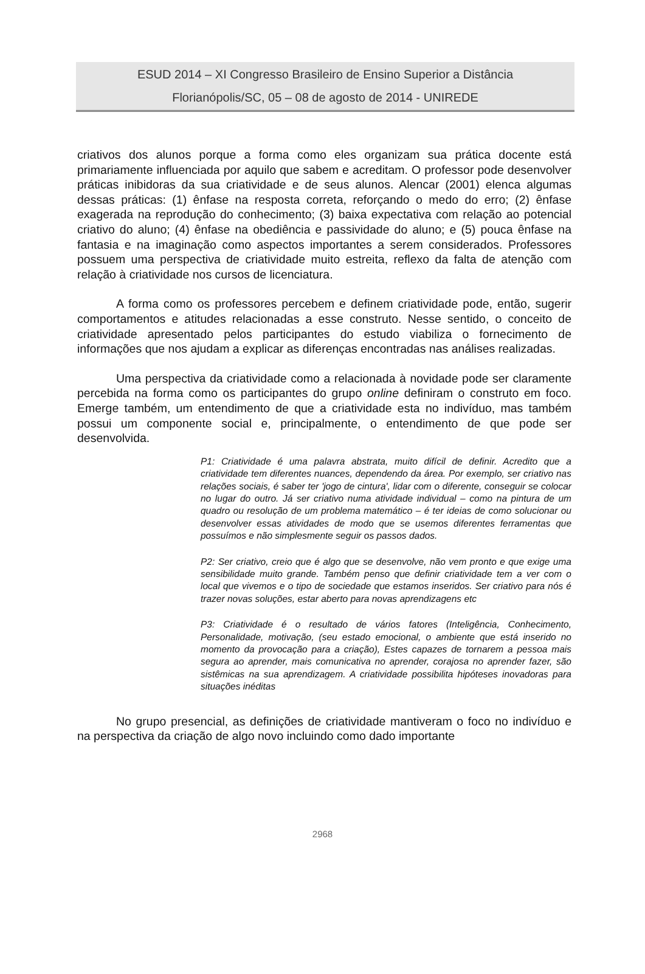ESUD 2014 – XI Congresso Brasileiro de Ensino Superior a Distância
Florianópolis/SC, 05 – 08 de agosto de 2014 - UNIREDE
criativos dos alunos porque a forma como eles organizam sua prática docente está primariamente influenciada por aquilo que sabem e acreditam. O professor pode desenvolver práticas inibidoras da sua criatividade e de seus alunos. Alencar (2001) elenca algumas dessas práticas: (1) ênfase na resposta correta, reforçando o medo do erro; (2) ênfase exagerada na reprodução do conhecimento; (3) baixa expectativa com relação ao potencial criativo do aluno; (4) ênfase na obediência e passividade do aluno; e (5) pouca ênfase na fantasia e na imaginação como aspectos importantes a serem considerados. Professores possuem uma perspectiva de criatividade muito estreita, reflexo da falta de atenção com relação à criatividade nos cursos de licenciatura.
A forma como os professores percebem e definem criatividade pode, então, sugerir comportamentos e atitudes relacionadas a esse construto. Nesse sentido, o conceito de criatividade apresentado pelos participantes do estudo viabiliza o fornecimento de informações que nos ajudam a explicar as diferenças encontradas nas análises realizadas.
Uma perspectiva da criatividade como a relacionada à novidade pode ser claramente percebida na forma como os participantes do grupo online definiram o construto em foco. Emerge também, um entendimento de que a criatividade esta no indivíduo, mas também possui um componente social e, principalmente, o entendimento de que pode ser desenvolvida.
P1: Criatividade é uma palavra abstrata, muito difícil de definir. Acredito que a criatividade tem diferentes nuances, dependendo da área. Por exemplo, ser criativo nas relações sociais, é saber ter 'jogo de cintura', lidar com o diferente, conseguir se colocar no lugar do outro. Já ser criativo numa atividade individual – como na pintura de um quadro ou resolução de um problema matemático – é ter ideias de como solucionar ou desenvolver essas atividades de modo que se usemos diferentes ferramentas que possuímos e não simplesmente seguir os passos dados.
P2: Ser criativo, creio que é algo que se desenvolve, não vem pronto e que exige uma sensibilidade muito grande. Também penso que definir criatividade tem a ver com o local que vivemos e o tipo de sociedade que estamos inseridos. Ser criativo para nós é trazer novas soluções, estar aberto para novas aprendizagens etc
P3: Criatividade é o resultado de vários fatores (Inteligência, Conhecimento, Personalidade, motivação, (seu estado emocional, o ambiente que está inserido no momento da provocação para a criação), Estes capazes de tornarem a pessoa mais segura ao aprender, mais comunicativa no aprender, corajosa no aprender fazer, são sistêmicas na sua aprendizagem. A criatividade possibilita hipóteses inovadoras para situações inéditas
No grupo presencial, as definições de criatividade mantiveram o foco no indivíduo e na perspectiva da criação de algo novo incluindo como dado importante
2968